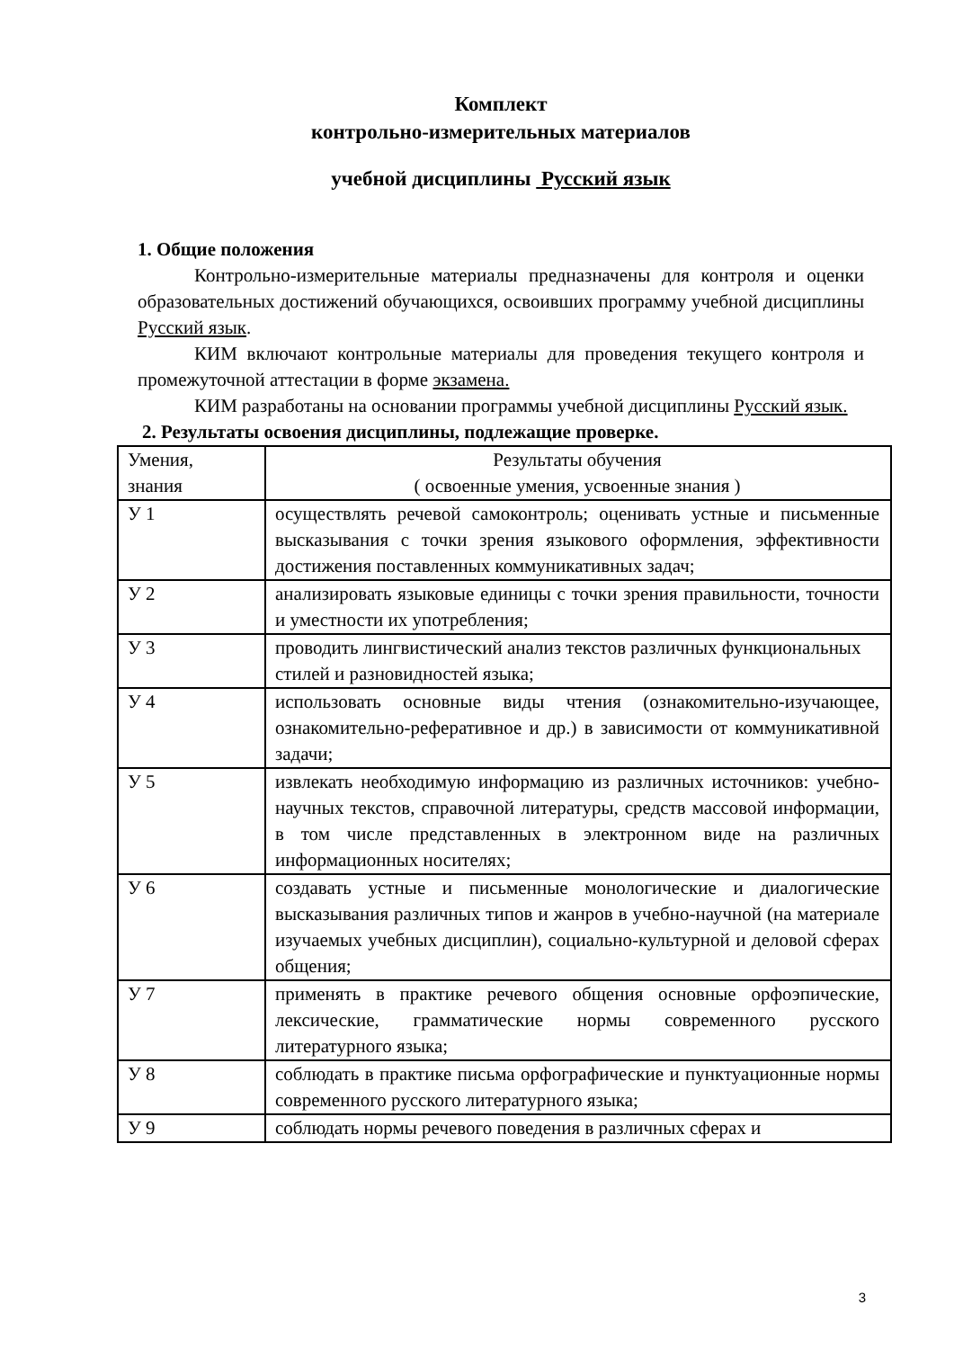Комплект
контрольно-измерительных материалов
учебной дисциплины Русский язык
1. Общие положения
Контрольно-измерительные материалы предназначены для контроля и оценки образовательных достижений обучающихся, освоивших программу учебной дисциплины Русский язык.
КИМ включают контрольные материалы для проведения текущего контроля и промежуточной аттестации в форме экзамена.
КИМ разработаны на основании программы учебной дисциплины Русский язык.
2. Результаты освоения дисциплины, подлежащие проверке.
| Умения, знания | Результаты обучения ( освоенные умения, усвоенные знания ) |
| У 1 | осуществлять речевой самоконтроль; оценивать устные и письменные высказывания с точки зрения языкового оформления, эффективности достижения поставленных коммуникативных задач; |
| У 2 | анализировать языковые единицы с точки зрения правильности, точности и уместности их употребления; |
| У 3 | проводить лингвистический анализ текстов различных функциональных стилей и разновидностей языка; |
| У 4 | использовать основные виды чтения (ознакомительно-изучающее, ознакомительно-реферативное и др.) в зависимости от коммуникативной задачи; |
| У 5 | извлекать необходимую информацию из различных источников: учебно-научных текстов, справочной литературы, средств массовой информации, в том числе представленных в электронном виде на различных информационных носителях; |
| У 6 | создавать устные и письменные монологические и диалогические высказывания различных типов и жанров в учебно-научной (на материале изучаемых учебных дисциплин), социально-культурной и деловой сферах общения; |
| У 7 | применять в практике речевого общения основные орфоэпические, лексические, грамматические нормы современного русского литературного языка; |
| У 8 | соблюдать в практике письма орфографические и пунктуационные нормы современного русского литературного языка; |
| У 9 | соблюдать нормы речевого поведения в различных сферах и |
3